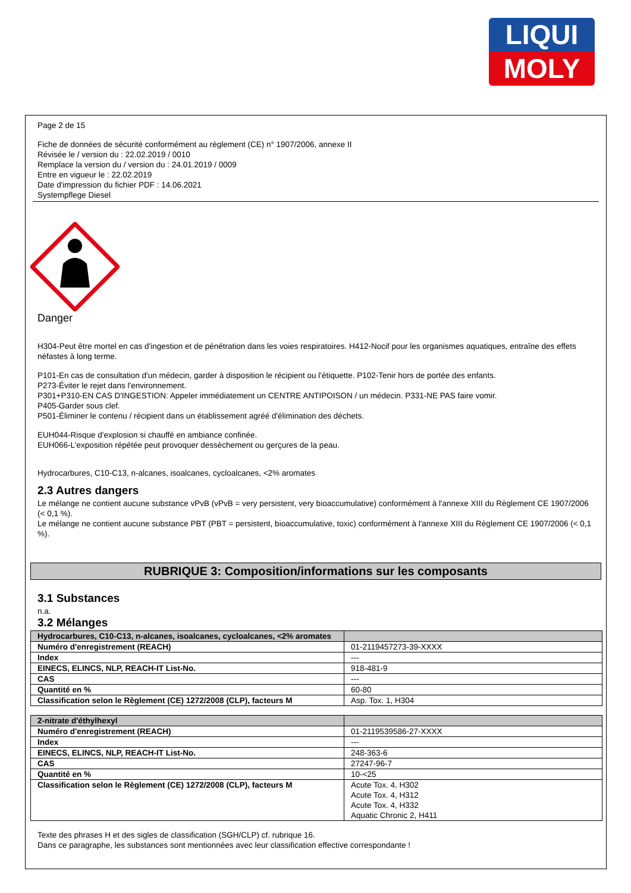LIQUI
MOLY
Page 2 de 15
Fiche de données de sécurité conformément au règlement (CE) n° 1907/2006, annexe II
Révisée le / version du : 22.02.2019 / 0010
Remplace la version du / version du : 24.01.2019 / 0009
Entre en vigueur le : 22.02.2019
Date d'impression du fichier PDF : 14.06.2021
Systempflege Diesel
Danger
H304-Peut être mortel en cas d'ingestion et de pénétration dans les voies respiratoires. H412-Nocif pour les organismes aquatiques, entraîne des effets néfastes à long terme.
P101-En cas de consultation d'un médecin, garder à disposition le récipient ou l'étiquette. P102-Tenir hors de portée des enfants.
P273-Éviter le rejet dans l'environnement.
P301+P310-EN CAS D'INGESTION: Appeler immédiatement un CENTRE ANTIPOISON / un médecin. P331-NE PAS faire vomir.
P405-Garder sous clef.
P501-Éliminer le contenu / récipient dans un établissement agréé d'élimination des déchets.
EUH044-Risque d'explosion si chauffé en ambiance confinée.
EUH066-L'exposition répétée peut provoquer dessèchement ou gerçures de la peau.
Hydrocarbures, C10-C13, n-alcanes, isoalcanes, cycloalcanes, <2% aromates
2.3 Autres dangers
Le mélange ne contient aucune substance vPvB (vPvB = very persistent, very bioaccumulative) conformément à l'annexe XIII du Règlement CE 1907/2006 (< 0,1 %).
Le mélange ne contient aucune substance PBT (PBT = persistent, bioaccumulative, toxic) conformément à l'annexe XIII du Règlement CE 1907/2006 (< 0,1 %).
RUBRIQUE 3: Composition/informations sur les composants
3.1 Substances
n.a.
3.2 Mélanges
| Hydrocarbures, C10-C13, n-alcanes, isoalcanes, cycloalcanes, <2% aromates | |
| Numéro d'enregistrement (REACH) | 01-2119457273-39-XXXX |
| Index | --- |
| EINECS, ELINCS, NLP, REACH-IT List-No. | 918-481-9 |
| CAS | --- |
| Quantité en % | 60-80 |
| Classification selon le Règlement (CE) 1272/2008 (CLP), facteurs M | Asp. Tox. 1, H304 |
| 2-nitrate d'éthylhexyl | |
| Numéro d'enregistrement (REACH) | 01-2119539586-27-XXXX |
| Index | --- |
| EINECS, ELINCS, NLP, REACH-IT List-No. | 248-363-6 |
| CAS | 27247-96-7 |
| Quantité en % | 10-<25 |
| Classification selon le Règlement (CE) 1272/2008 (CLP), facteurs M | Acute Tox. 4, H302 Acute Tox. 4, H312 Acute Tox. 4, H332 Aquatic Chronic 2, H411 |
Texte des phrases H et des sigles de classification (SGH/CLP) cf. rubrique 16.
Dans ce paragraphe, les substances sont mentionnées avec leur classification effective correspondante !